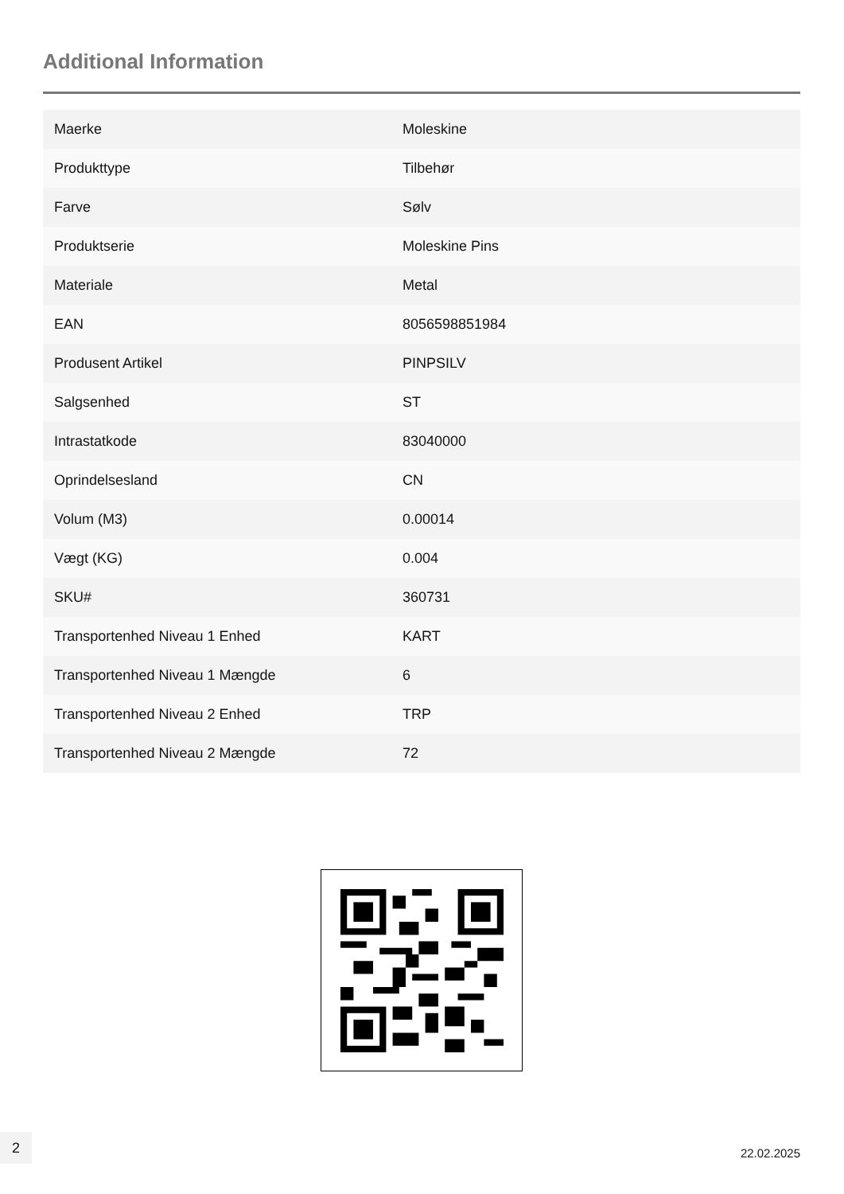Additional Information
| Maerke | Moleskine |
| Produkttype | Tilbehør |
| Farve | Sølv |
| Produktserie | Moleskine Pins |
| Materiale | Metal |
| EAN | 8056598851984 |
| Produsent Artikel | PINPSILV |
| Salgsenhed | ST |
| Intrastatkode | 83040000 |
| Oprindelsesland | CN |
| Volum (M3) | 0.00014 |
| Vægt (KG) | 0.004 |
| SKU# | 360731 |
| Transportenhed Niveau 1 Enhed | KART |
| Transportenhed Niveau 1 Mængde | 6 |
| Transportenhed Niveau 2 Enhed | TRP |
| Transportenhed Niveau 2 Mængde | 72 |
2
22.02.2025